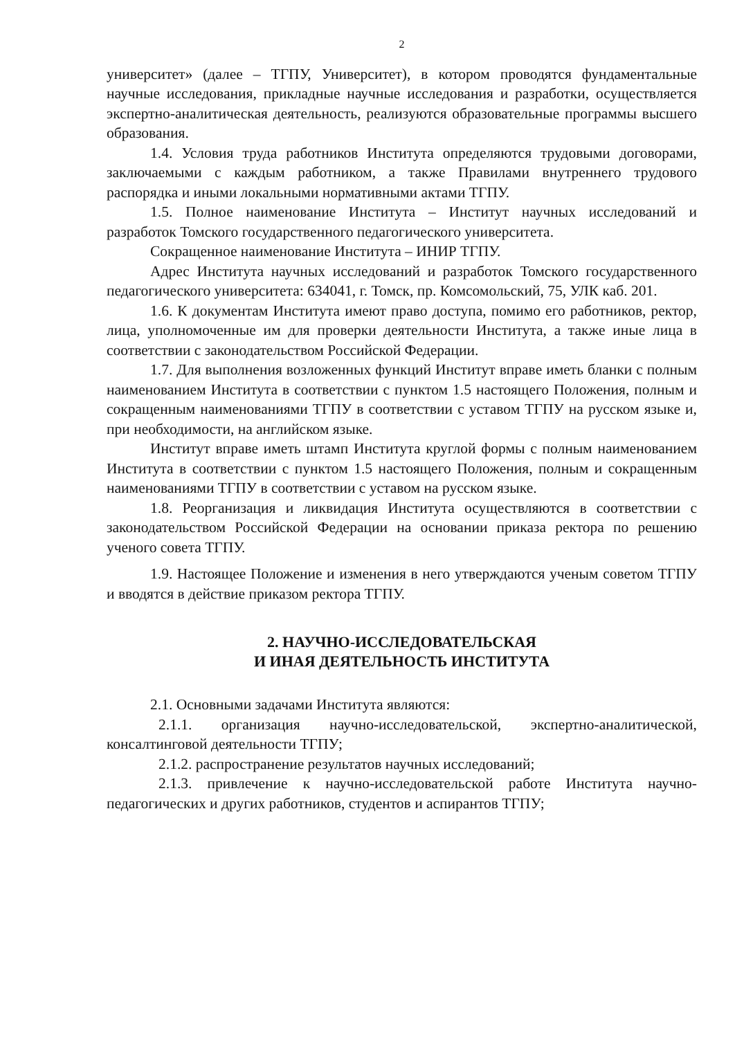2
университет» (далее – ТГПУ, Университет), в котором проводятся фундаментальные научные исследования, прикладные научные исследования и разработки, осуществляется экспертно-аналитическая деятельность, реализуются образовательные программы высшего образования.
1.4. Условия труда работников Института определяются трудовыми договорами, заключаемыми с каждым работником, а также Правилами внутреннего трудового распорядка и иными локальными нормативными актами ТГПУ.
1.5. Полное наименование Института – Институт научных исследований и разработок Томского государственного педагогического университета.
Сокращенное наименование Института – ИНИР ТГПУ.
Адрес Института научных исследований и разработок Томского государственного педагогического университета: 634041, г. Томск, пр. Комсомольский, 75, УЛК каб. 201.
1.6. К документам Института имеют право доступа, помимо его работников, ректор, лица, уполномоченные им для проверки деятельности Института, а также иные лица в соответствии с законодательством Российской Федерации.
1.7. Для выполнения возложенных функций Институт вправе иметь бланки с полным наименованием Института в соответствии с пунктом 1.5 настоящего Положения, полным и сокращенным наименованиями ТГПУ в соответствии с уставом ТГПУ на русском языке и, при необходимости, на английском языке.
Институт вправе иметь штамп Института круглой формы с полным наименованием Института в соответствии с пунктом 1.5 настоящего Положения, полным и сокращенным наименованиями ТГПУ в соответствии с уставом на русском языке.
1.8. Реорганизация и ликвидация Института осуществляются в соответствии с законодательством Российской Федерации на основании приказа ректора по решению ученого совета ТГПУ.
1.9. Настоящее Положение и изменения в него утверждаются ученым советом ТГПУ и вводятся в действие приказом ректора ТГПУ.
2. НАУЧНО-ИССЛЕДОВАТЕЛЬСКАЯ
И ИНАЯ ДЕЯТЕЛЬНОСТЬ ИНСТИТУТА
2.1. Основными задачами Института являются:
2.1.1. организация научно-исследовательской, экспертно-аналитической, консалтинговой деятельности ТГПУ;
2.1.2. распространение результатов научных исследований;
2.1.3. привлечение к научно-исследовательской работе Института научно-педагогических и других работников, студентов и аспирантов ТГПУ;